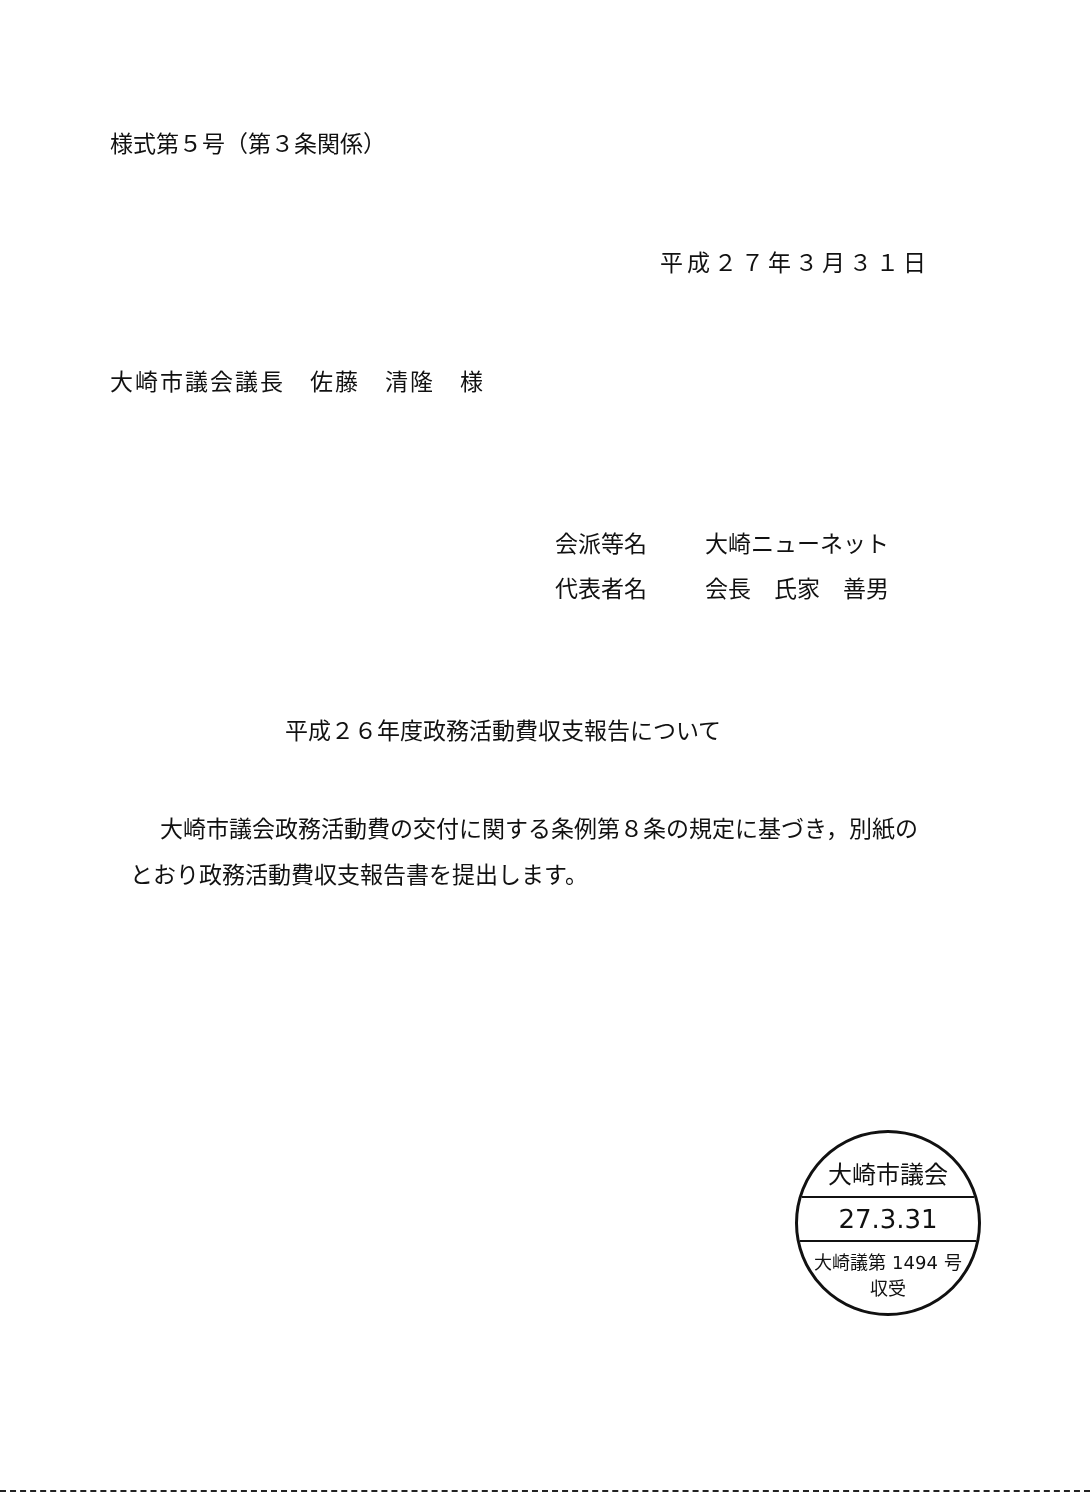様式第５号（第３条関係）
平成２７年３月３１日
大崎市議会議長　佐藤　清隆　様
会派等名 大崎ニューネット
代表者名 会長　氏家　善男
平成２６年度政務活動費収支報告について
大崎市議会政務活動費の交付に関する条例第８条の規定に基づき，別紙のとおり政務活動費収支報告書を提出します。
大崎市議会
27.3.31
大崎議第 1494 号
収受